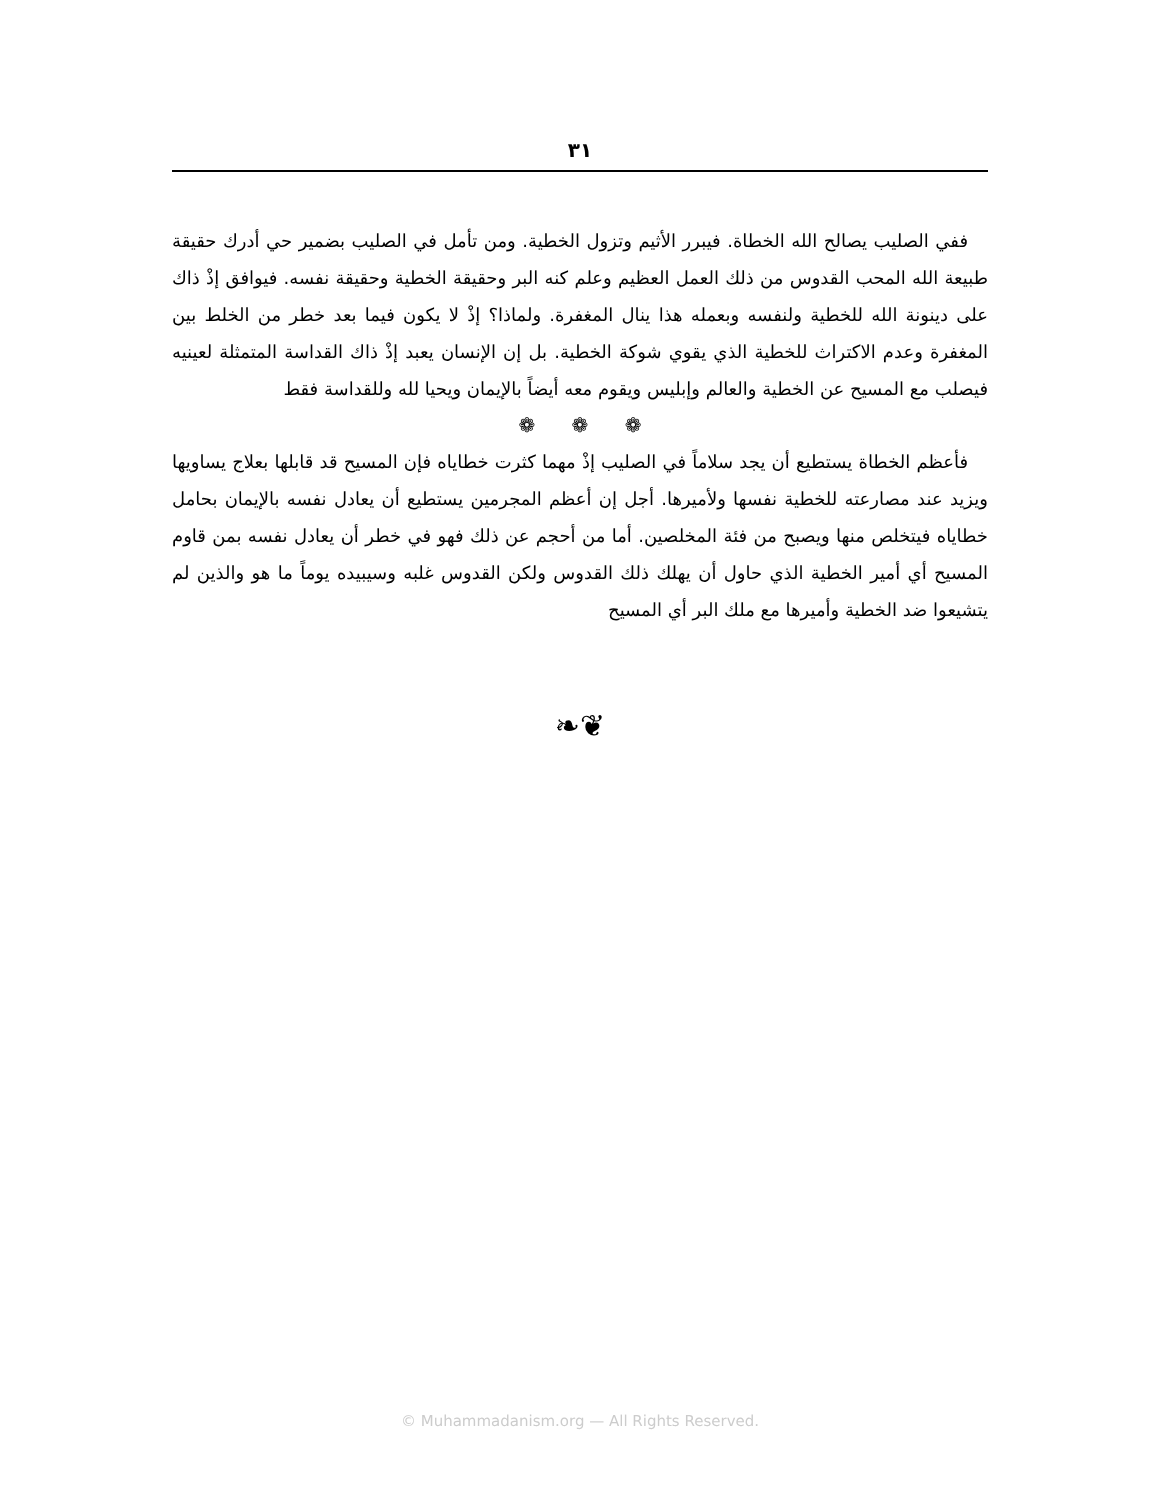٣١
ففي الصليب يصالح الله الخطاة. فيبرر الأثيم وتزول الخطية. ومن تأمل في الصليب بضمير حي أدرك حقيقة طبيعة الله المحب القدوس من ذلك العمل العظيم وعلم كنه البر وحقيقة الخطية وحقيقة نفسه. فيوافق إذْ ذاك على دينونة الله للخطية ولنفسه وبعمله هذا ينال المغفرة. ولماذا؟ إذْ لا يكون فيما بعد خطر من الخلط بين المغفرة وعدم الاكتراث للخطية الذي يقوي شوكة الخطية. بل إن الإنسان يعبد إذْ ذاك القداسة المتمثلة لعينيه فيصلب مع المسيح عن الخطية والعالم وإبليس ويقوم معه أيضاً بالإيمان ويحيا لله وللقداسة فقط
❁ ❁ ❁
فأعظم الخطاة يستطيع أن يجد سلاماً في الصليب إذْ مهما كثرت خطاياه فإن المسيح قد قابلها بعلاج يساويها ويزيد عند مصارعته للخطية نفسها ولأميرها. أجل إن أعظم المجرمين يستطيع أن يعادل نفسه بالإيمان بحامل خطاياه فيتخلص منها ويصبح من فئة المخلصين. أما من أحجم عن ذلك فهو في خطر أن يعادل نفسه بمن قاوم المسيح أي أمير الخطية الذي حاول أن يهلك ذلك القدوس ولكن القدوس غلبه وسيبيده يوماً ما هو والذين لم يتشيعوا ضد الخطية وأميرها مع ملك البر أي المسيح
❦❧
© Muhammadanism.org — All Rights Reserved.